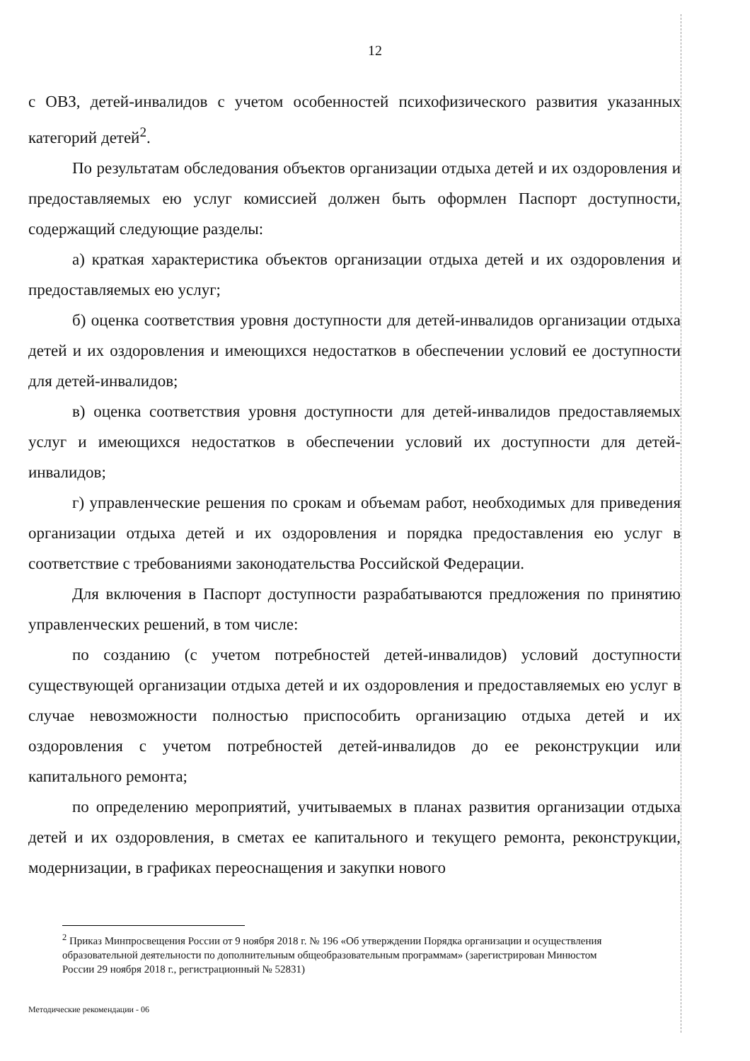12
с ОВЗ, детей-инвалидов с учетом особенностей психофизического развития указанных категорий детей<sup>2</sup>.
По результатам обследования объектов организации отдыха детей и их оздоровления и предоставляемых ею услуг комиссией должен быть оформлен Паспорт доступности, содержащий следующие разделы:
а) краткая характеристика объектов организации отдыха детей и их оздоровления и предоставляемых ею услуг;
б) оценка соответствия уровня доступности для детей-инвалидов организации отдыха детей и их оздоровления и имеющихся недостатков в обеспечении условий ее доступности для детей-инвалидов;
в) оценка соответствия уровня доступности для детей-инвалидов предоставляемых услуг и имеющихся недостатков в обеспечении условий их доступности для детей-инвалидов;
г) управленческие решения по срокам и объемам работ, необходимых для приведения организации отдыха детей и их оздоровления и порядка предоставления ею услуг в соответствие с требованиями законодательства Российской Федерации.
Для включения в Паспорт доступности разрабатываются предложения по принятию управленческих решений, в том числе:
по созданию (с учетом потребностей детей-инвалидов) условий доступности существующей организации отдыха детей и их оздоровления и предоставляемых ею услуг в случае невозможности полностью приспособить организацию отдыха детей и их оздоровления с учетом потребностей детей-инвалидов до ее реконструкции или капитального ремонта;
по определению мероприятий, учитываемых в планах развития организации отдыха детей и их оздоровления, в сметах ее капитального и текущего ремонта, реконструкции, модернизации, в графиках переоснащения и закупки нового
<sup>2</sup> Приказ Минпросвещения России от 9 ноября 2018 г. № 196 «Об утверждении Порядка организации и осуществления образовательной деятельности по дополнительным общеобразовательным программам» (зарегистрирован Минюстом России 29 ноября 2018 г., регистрационный № 52831)
Методические рекомендации - 06